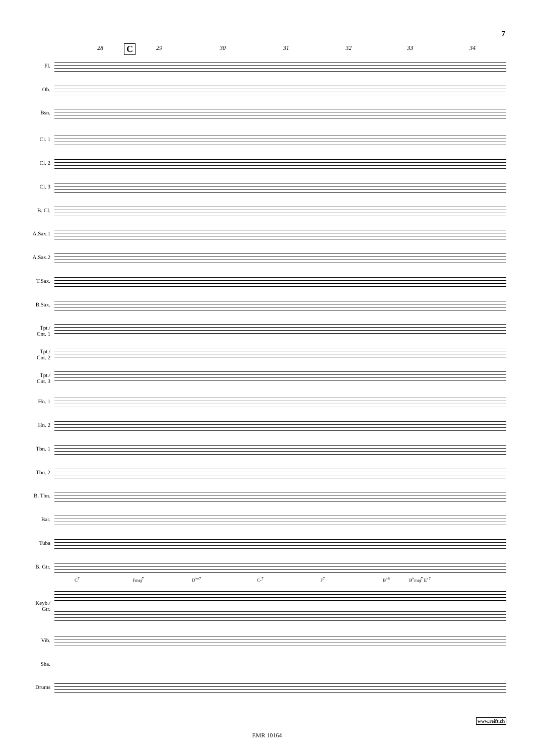7
28 29 30 31 32 33 34 C
Fl.
Ob.
Bsn.
Cl. 1
Cl. 2
Cl. 3
B. Cl.
A.Sax.1
A.Sax.2
T.Sax.
B.Sax.
Tpt./
Cnt. 1
Tpt./
Cnt. 2
Tpt./
Cnt. 3
Hn. 1
Hn. 2
Tbn. 1
Tbn. 2
B. Tbn.
Bar.
Tuba
B. Gtr.
C<sup>7</sup> Fmaj<sup>7</sup> D<sup>♭o7</sup> C-<sup>7</sup> F<sup>7</sup> B<sup>♭6</sup> B<sup>♭</sup>maj<sup>7</sup> E<sup>♭7</sup>
Keyb./
Gtr.
Vib.
Sha.
Drums
www.reift.ch
EMR 10164